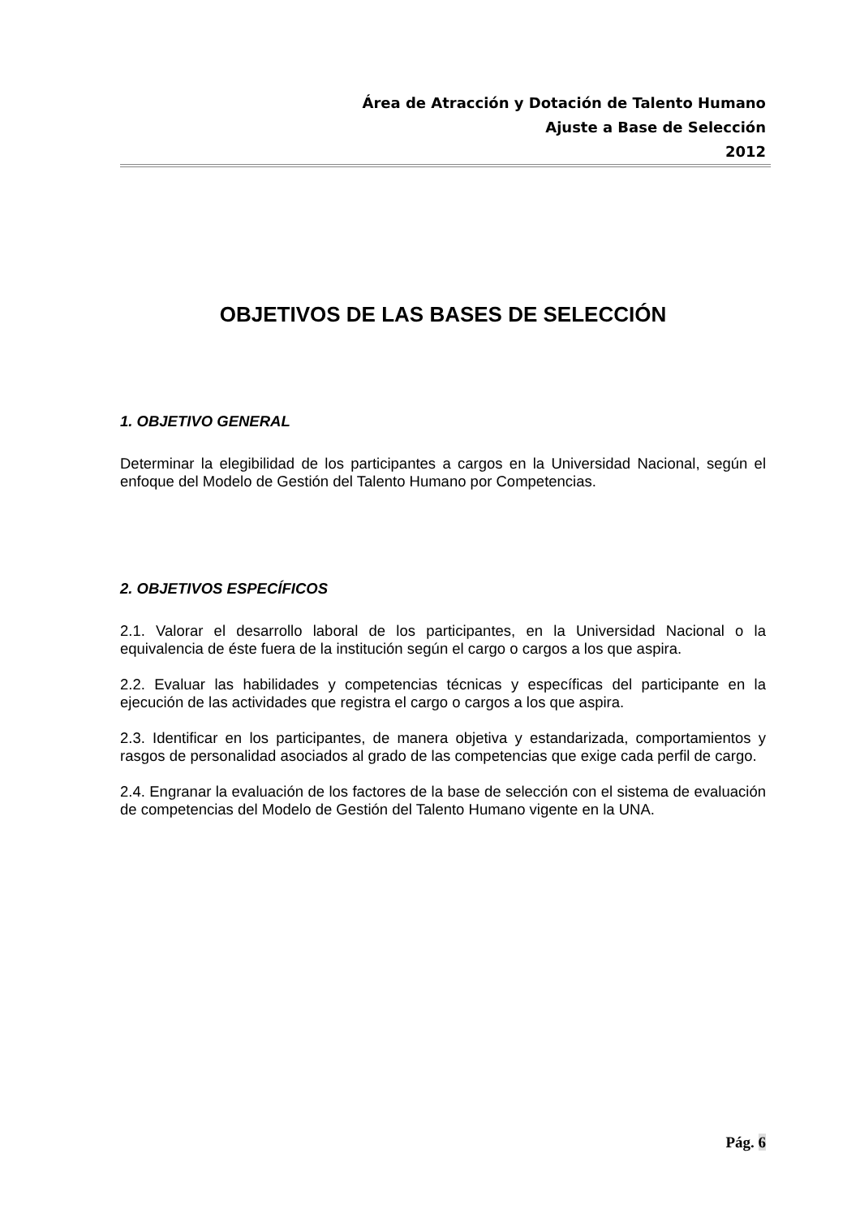Área de Atracción y Dotación de Talento Humano
Ajuste a Base de Selección
2012
OBJETIVOS DE LAS BASES DE SELECCIÓN
1. OBJETIVO GENERAL
Determinar la elegibilidad de los participantes a cargos en la Universidad Nacional, según el enfoque del Modelo de Gestión del Talento Humano por Competencias.
2. OBJETIVOS ESPECÍFICOS
2.1. Valorar el desarrollo laboral de los participantes, en la Universidad Nacional o la equivalencia de éste fuera de la institución según el cargo o cargos a los que aspira.
2.2. Evaluar las habilidades y competencias técnicas y específicas del participante en la ejecución de las actividades que registra el cargo o cargos a los que aspira.
2.3. Identificar en los participantes, de manera objetiva y estandarizada, comportamientos y rasgos de personalidad asociados al grado de las competencias que exige cada perfil de cargo.
2.4. Engranar la evaluación de los factores de la base de selección con el sistema de evaluación de competencias del Modelo de Gestión del Talento Humano vigente en la UNA.
Pág. 6